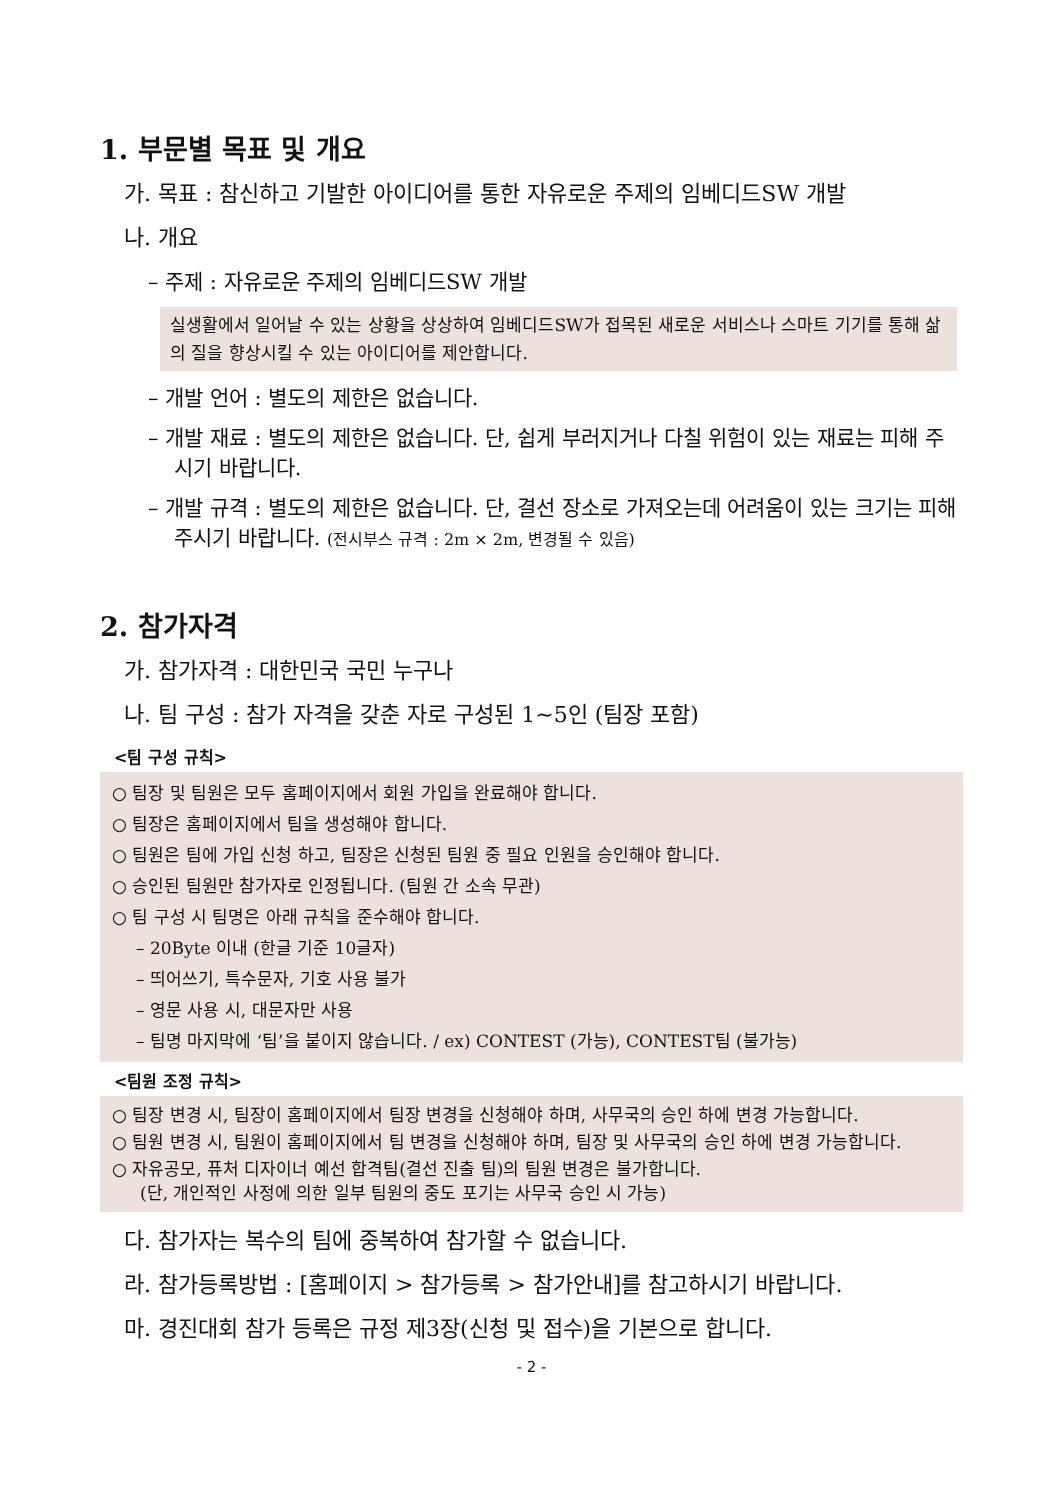1. 부문별 목표 및 개요
가. 목표 : 참신하고 기발한 아이디어를 통한 자유로운 주제의 임베디드SW 개발
나. 개요
– 주제 : 자유로운 주제의 임베디드SW 개발
실생활에서 일어날 수 있는 상황을 상상하여 임베디드SW가 접목된 새로운 서비스나 스마트 기기를 통해 삶의 질을 향상시킬 수 있는 아이디어를 제안합니다.
– 개발 언어 : 별도의 제한은 없습니다.
– 개발 재료 : 별도의 제한은 없습니다. 단, 쉽게 부러지거나 다칠 위험이 있는 재료는 피해 주시기 바랍니다.
– 개발 규격 : 별도의 제한은 없습니다. 단, 결선 장소로 가져오는데 어려움이 있는 크기는 피해 주시기 바랍니다. (전시부스 규격 : 2m × 2m, 변경될 수 있음)
2. 참가자격
가. 참가자격 : 대한민국 국민 누구나
나. 팀 구성 : 참가 자격을 갖춘 자로 구성된 1~5인 (팀장 포함)
<팀 구성 규칙>
○ 팀장 및 팀원은 모두 홈페이지에서 회원 가입을 완료해야 합니다.
○ 팀장은 홈페이지에서 팀을 생성해야 합니다.
○ 팀원은 팀에 가입 신청 하고, 팀장은 신청된 팀원 중 필요 인원을 승인해야 합니다.
○ 승인된 팀원만 참가자로 인정됩니다. (팀원 간 소속 무관)
○ 팀 구성 시 팀명은 아래 규칙을 준수해야 합니다.
– 20Byte 이내 (한글 기준 10글자)
– 띄어쓰기, 특수문자, 기호 사용 불가
– 영문 사용 시, 대문자만 사용
– 팀명 마지막에 ‘팀’을 붙이지 않습니다. / ex) CONTEST (가능), CONTEST팀 (불가능)
<팀원 조정 규칙>
○ 팀장 변경 시, 팀장이 홈페이지에서 팀장 변경을 신청해야 하며, 사무국의 승인 하에 변경 가능합니다.
○ 팀원 변경 시, 팀원이 홈페이지에서 팀 변경을 신청해야 하며, 팀장 및 사무국의 승인 하에 변경 가능합니다.
○ 자유공모, 퓨처 디자이너 예선 합격팀(결선 진출 팀)의 팀원 변경은 불가합니다.
(단, 개인적인 사정에 의한 일부 팀원의 중도 포기는 사무국 승인 시 가능)
다. 참가자는 복수의 팀에 중복하여 참가할 수 없습니다.
라. 참가등록방법 : [홈페이지 > 참가등록 > 참가안내]를 참고하시기 바랍니다.
마. 경진대회 참가 등록은 규정 제3장(신청 및 접수)을 기본으로 합니다.
- 2 -